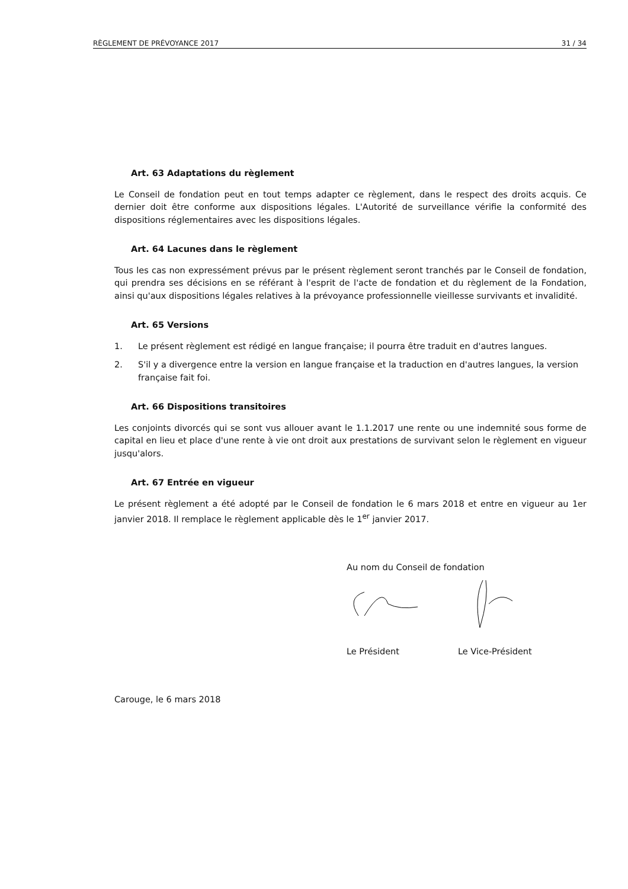RÈGLEMENT DE PRÉVOYANCE 2017 31 / 34
Art. 63 Adaptations du règlement
Le Conseil de fondation peut en tout temps adapter ce règlement, dans le respect des droits acquis. Ce dernier doit être conforme aux dispositions légales. L'Autorité de surveillance vérifie la conformité des dispositions réglementaires avec les dispositions légales.
Art. 64 Lacunes dans le règlement
Tous les cas non expressément prévus par le présent règlement seront tranchés par le Conseil de fondation, qui prendra ses décisions en se référant à l'esprit de l'acte de fondation et du règlement de la Fondation, ainsi qu'aux dispositions légales relatives à la prévoyance professionnelle vieillesse survivants et invalidité.
Art. 65 Versions
1. Le présent règlement est rédigé en langue française; il pourra être traduit en d'autres langues.
2. S'il y a divergence entre la version en langue française et la traduction en d'autres langues, la version française fait foi.
Art. 66 Dispositions transitoires
Les conjoints divorcés qui se sont vus allouer avant le 1.1.2017 une rente ou une indemnité sous forme de capital en lieu et place d'une rente à vie ont droit aux prestations de survivant selon le règlement en vigueur jusqu'alors.
Art. 67 Entrée en vigueur
Le présent règlement a été adopté par le Conseil de fondation le 6 mars 2018 et entre en vigueur au 1er janvier 2018. Il remplace le règlement applicable dès le 1<sup>er</sup> janvier 2017.
Au nom du Conseil de fondation
Le Président Le Vice-Président
Carouge, le 6 mars 2018